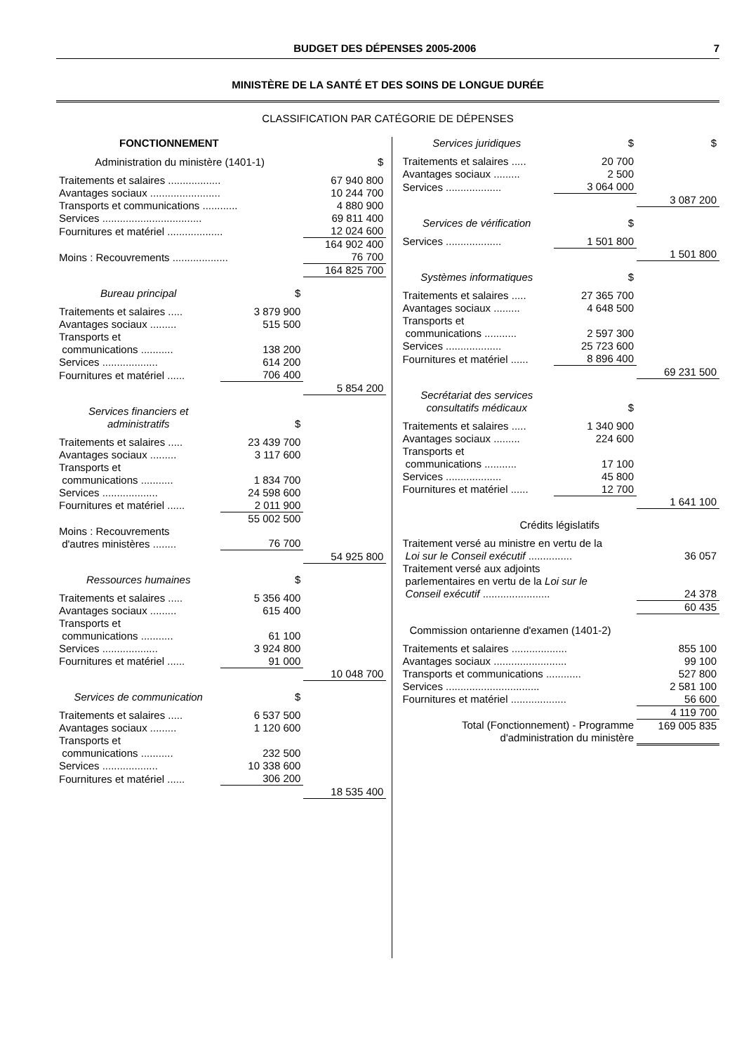BUDGET DES DÉPENSES 2005-2006 7
MINISTÈRE DE LA SANTÉ ET DES SOINS DE LONGUE DURÉE
CLASSIFICATION PAR CATÉGORIE DE DÉPENSES
FONCTIONNEMENT
| Administration du ministère (1401-1) | $ |
| --- | --- |
| Traitements et salaires .................. | 67 940 800 |
| Avantages sociaux ........................ | 10 244 700 |
| Transports et communications ............ | 4 880 900 |
| Services .................................. | 69 811 400 |
| Fournitures et matériel ................... | 12 024 600 |
| | 164 902 400 |
| Moins : Recouvrements ................... | 76 700 |
| | 164 825 700 |
| Bureau principal | $ | |
| --- | --- | --- |
| Traitements et salaires ..... | 3 879 900 | |
| Avantages sociaux ......... | 515 500 | |
| Transports et communications ........... | 138 200 | |
| Services ................... | 614 200 | |
| Fournitures et matériel ...... | 706 400 | |
| | | 5 854 200 |
| Services financiers et administratifs | $ | |
| --- | --- | --- |
| Traitements et salaires ..... | 23 439 700 | |
| Avantages sociaux ......... | 3 117 600 | |
| Transports et communications ........... | 1 834 700 | |
| Services ................... | 24 598 600 | |
| Fournitures et matériel ...... | 2 011 900 | |
| | 55 002 500 | |
| Moins : Recouvrements d'autres ministères ........ | 76 700 | |
| | | 54 925 800 |
| Ressources humaines | $ | |
| --- | --- | --- |
| Traitements et salaires ..... | 5 356 400 | |
| Avantages sociaux ......... | 615 400 | |
| Transports et communications ........... | 61 100 | |
| Services ................... | 3 924 800 | |
| Fournitures et matériel ...... | 91 000 | |
| | | 10 048 700 |
| Services de communication | $ | |
| --- | --- | --- |
| Traitements et salaires ..... | 6 537 500 | |
| Avantages sociaux ......... | 1 120 600 | |
| Transports et communications ........... | 232 500 | |
| Services ................... | 10 338 600 | |
| Fournitures et matériel ...... | 306 200 | |
| | | 18 535 400 |
| Services juridiques | $ | $ |
| --- | --- | --- |
| Traitements et salaires ..... | 20 700 | |
| Avantages sociaux ......... | 2 500 | |
| Services ................... | 3 064 000 | |
| | | 3 087 200 |
| Services de vérification | $ | |
| --- | --- | --- |
| Services ................... | 1 501 800 | |
| | | 1 501 800 |
| Systèmes informatiques | $ | |
| --- | --- | --- |
| Traitements et salaires ..... | 27 365 700 | |
| Avantages sociaux ......... | 4 648 500 | |
| Transports et communications ........... | 2 597 300 | |
| Services ................... | 25 723 600 | |
| Fournitures et matériel ...... | 8 896 400 | |
| | | 69 231 500 |
| Secrétariat des services consultatifs médicaux | $ | |
| --- | --- | --- |
| Traitements et salaires ..... | 1 340 900 | |
| Avantages sociaux ......... | 224 600 | |
| Transports et communications ........... | 17 100 | |
| Services ................... | 45 800 | |
| Fournitures et matériel ...... | 12 700 | |
| | | 1 641 100 |
| Crédits législatifs | |
| --- | --- |
| Traitement versé au ministre en vertu de la Loi sur le Conseil exécutif ............... | 36 057 |
| Traitement versé aux adjoints parlementaires en vertu de la Loi sur le Conseil exécutif ....................... | 24 378 |
| | 60 435 |
| Commission ontarienne d'examen (1401-2) | |
| --- | --- |
| Traitements et salaires ................... | 855 100 |
| Avantages sociaux ......................... | 99 100 |
| Transports et communications ............ | 527 800 |
| Services ................................ | 2 581 100 |
| Fournitures et matériel ................... | 56 600 |
| | 4 119 700 |
| Total (Fonctionnement) - Programme d'administration du ministère | 169 005 835 |